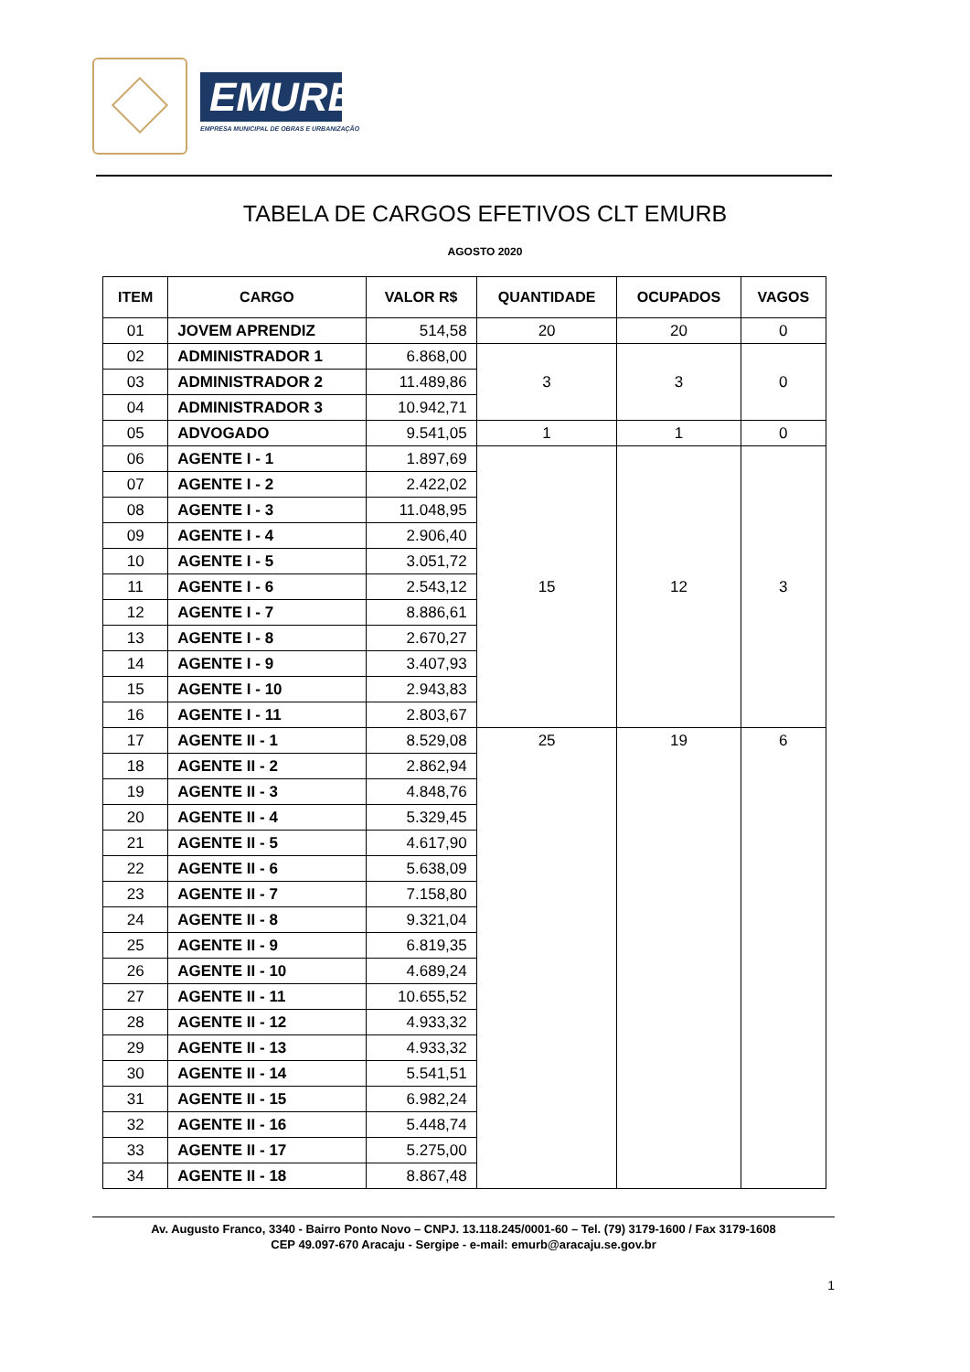EMURB
EMPRESA MUNICIPAL DE OBRAS E URBANIZAÇÃO
TABELA DE CARGOS EFETIVOS CLT EMURB
AGOSTO 2020
| ITEM | CARGO | VALOR R$ | QUANTIDADE | OCUPADOS | VAGOS |
| --- | --- | --- | --- | --- | --- |
| 01 | JOVEM APRENDIZ | 514,58 | 20 | 20 | 0 |
| 02 | ADMINISTRADOR 1 | 6.868,00 | 3 | 3 | 0 |
| 03 | ADMINISTRADOR 2 | 11.489,86 | | | |
| 04 | ADMINISTRADOR 3 | 10.942,71 | | | |
| 05 | ADVOGADO | 9.541,05 | 1 | 1 | 0 |
| 06 | AGENTE I - 1 | 1.897,69 | 15 | 12 | 3 |
| 07 | AGENTE I - 2 | 2.422,02 | | | |
| 08 | AGENTE I - 3 | 11.048,95 | | | |
| 09 | AGENTE I - 4 | 2.906,40 | | | |
| 10 | AGENTE I - 5 | 3.051,72 | | | |
| 11 | AGENTE I - 6 | 2.543,12 | | | |
| 12 | AGENTE I - 7 | 8.886,61 | | | |
| 13 | AGENTE I - 8 | 2.670,27 | | | |
| 14 | AGENTE I - 9 | 3.407,93 | | | |
| 15 | AGENTE I - 10 | 2.943,83 | | | |
| 16 | AGENTE I - 11 | 2.803,67 | | | |
| 17 | AGENTE II - 1 | 8.529,08 | 25 | 19 | 6 |
| 18 | AGENTE II - 2 | 2.862,94 | | | |
| 19 | AGENTE II - 3 | 4.848,76 | | | |
| 20 | AGENTE II - 4 | 5.329,45 | | | |
| 21 | AGENTE II - 5 | 4.617,90 | | | |
| 22 | AGENTE II - 6 | 5.638,09 | | | |
| 23 | AGENTE II - 7 | 7.158,80 | | | |
| 24 | AGENTE II - 8 | 9.321,04 | | | |
| 25 | AGENTE II - 9 | 6.819,35 | | | |
| 26 | AGENTE II - 10 | 4.689,24 | | | |
| 27 | AGENTE II - 11 | 10.655,52 | | | |
| 28 | AGENTE II - 12 | 4.933,32 | | | |
| 29 | AGENTE II - 13 | 4.933,32 | | | |
| 30 | AGENTE II - 14 | 5.541,51 | | | |
| 31 | AGENTE II - 15 | 6.982,24 | | | |
| 32 | AGENTE II - 16 | 5.448,74 | | | |
| 33 | AGENTE II - 17 | 5.275,00 | | | |
| 34 | AGENTE II - 18 | 8.867,48 | | | |
Av. Augusto Franco, 3340 - Bairro Ponto Novo – CNPJ. 13.118.245/0001-60 – Tel. (79) 3179-1600 / Fax 3179-1608
CEP 49.097-670 Aracaju - Sergipe - e-mail: emurb@aracaju.se.gov.br
1